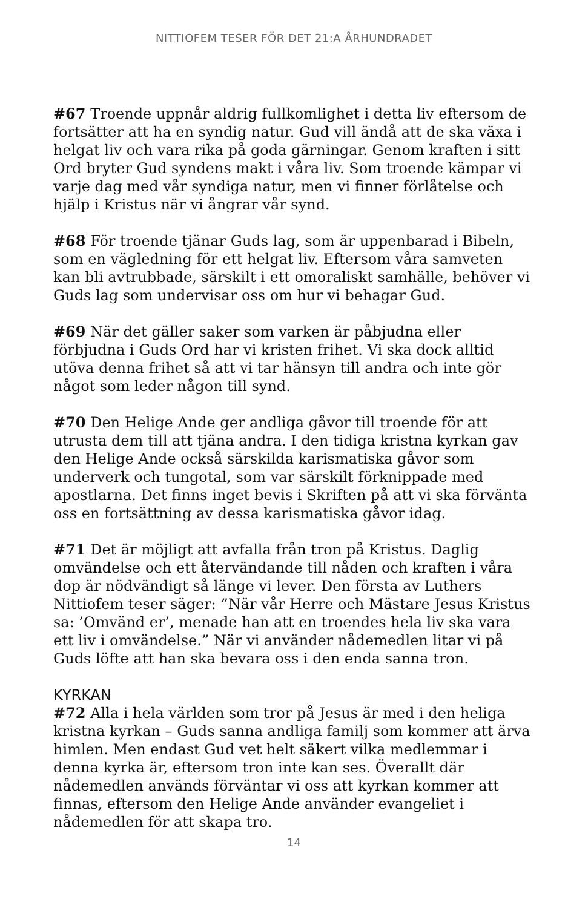NITTIOFEM TESER FÖR DET 21:A ÅRHUNDRADET
#67 Troende uppnår aldrig fullkomlighet i detta liv eftersom de fortsätter att ha en syndig natur. Gud vill ändå att de ska växa i helgat liv och vara rika på goda gärningar. Genom kraften i sitt Ord bryter Gud syndens makt i våra liv. Som troende kämpar vi varje dag med vår syndiga natur, men vi finner förlåtelse och hjälp i Kristus när vi ångrar vår synd.
#68 För troende tjänar Guds lag, som är uppenbarad i Bibeln, som en vägledning för ett helgat liv. Eftersom våra samveten kan bli avtrubbade, särskilt i ett omoraliskt samhälle, behöver vi Guds lag som undervisar oss om hur vi behagar Gud.
#69 När det gäller saker som varken är påbjudna eller förbjudna i Guds Ord har vi kristen frihet. Vi ska dock alltid utöva denna frihet så att vi tar hänsyn till andra och inte gör något som leder någon till synd.
#70 Den Helige Ande ger andliga gåvor till troende för att utrusta dem till att tjäna andra. I den tidiga kristna kyrkan gav den Helige Ande också särskilda karismatiska gåvor som underverk och tungotal, som var särskilt förknippade med apostlarna. Det finns inget bevis i Skriften på att vi ska förvänta oss en fortsättning av dessa karismatiska gåvor idag.
#71 Det är möjligt att avfalla från tron på Kristus. Daglig omvändelse och ett återvändande till nåden och kraften i våra dop är nödvändigt så länge vi lever. Den första av Luthers Nittiofem teser säger: ”När vår Herre och Mästare Jesus Kristus sa: ’Omvänd er’, menade han att en troendes hela liv ska vara ett liv i omvändelse.” När vi använder nådemedlen litar vi på Guds löfte att han ska bevara oss i den enda sanna tron.
KYRKAN
#72 Alla i hela världen som tror på Jesus är med i den heliga kristna kyrkan – Guds sanna andliga familj som kommer att ärva himlen. Men endast Gud vet helt säkert vilka medlemmar i denna kyrka är, eftersom tron inte kan ses. Överallt där nådemedlen används förväntar vi oss att kyrkan kommer att finnas, eftersom den Helige Ande använder evangeliet i nådemedlen för att skapa tro.
14